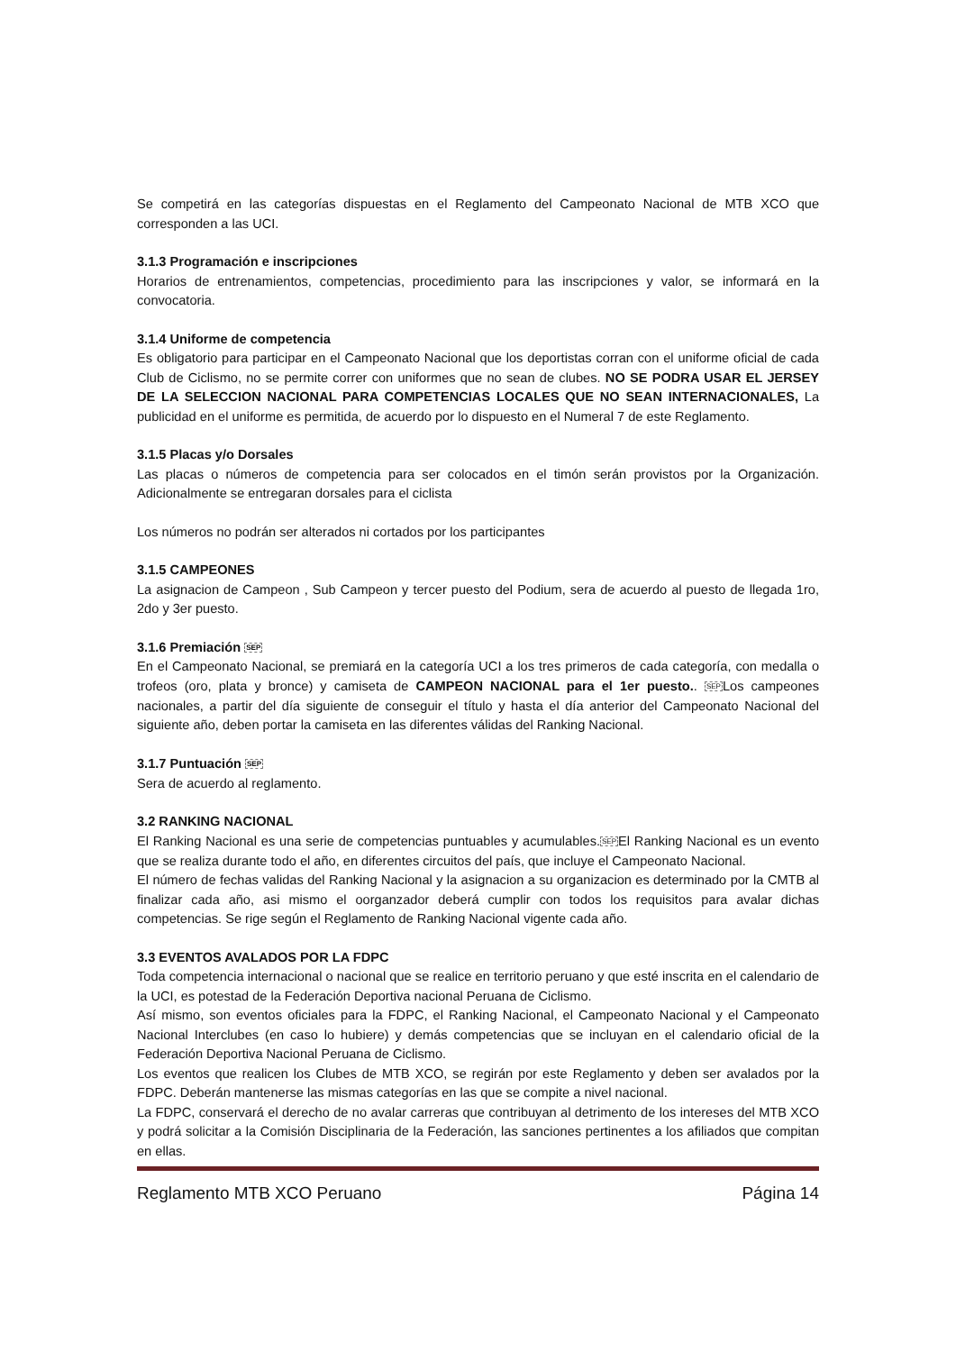Se competirá en las categorías dispuestas en el Reglamento del Campeonato Nacional de MTB XCO que corresponden a las UCI.
3.1.3 Programación e inscripciones
Horarios de entrenamientos, competencias, procedimiento para las inscripciones y valor, se informará en la convocatoria.
3.1.4 Uniforme de competencia
Es obligatorio para participar en el Campeonato Nacional que los deportistas corran con el uniforme oficial de cada Club de Ciclismo, no se permite correr con uniformes que no sean de clubes. NO SE PODRA USAR EL JERSEY DE LA SELECCION NACIONAL PARA COMPETENCIAS LOCALES QUE NO SEAN INTERNACIONALES, La publicidad en el uniforme es permitida, de acuerdo por lo dispuesto en el Numeral 7 de este Reglamento.
3.1.5 Placas y/o Dorsales
Las placas o números de competencia para ser colocados en el timón serán provistos por la Organización. Adicionalmente se entregaran dorsales para el ciclista
Los números no podrán ser alterados ni cortados por los participantes
3.1.5 CAMPEONES
La asignacion de Campeon , Sub Campeon y tercer puesto del Podium, sera de acuerdo al puesto de llegada 1ro, 2do y 3er puesto.
3.1.6 Premiación SEP
En el Campeonato Nacional, se premiará en la categoría UCI a los tres primeros de cada categoría, con medalla o trofeos (oro, plata y bronce) y camiseta de CAMPEON NACIONAL para el 1er puesto.. SEPLos campeones nacionales, a partir del día siguiente de conseguir el título y hasta el día anterior del Campeonato Nacional del siguiente año, deben portar la camiseta en las diferentes válidas del Ranking Nacional.
3.1.7 Puntuación SEP
Sera de acuerdo al reglamento.
3.2 RANKING NACIONAL
El Ranking Nacional es una serie de competencias puntuables y acumulables.SEPEl Ranking Nacional es un evento que se realiza durante todo el año, en diferentes circuitos del país, que incluye el Campeonato Nacional.
El número de fechas validas del Ranking Nacional y la asignacion a su organizacion es determinado por la CMTB al finalizar cada año, asi mismo el oorganzador deberá cumplir con todos los requisitos para avalar dichas competencias. Se rige según el Reglamento de Ranking Nacional vigente cada año.
3.3 EVENTOS AVALADOS POR LA FDPC
Toda competencia internacional o nacional que se realice en territorio peruano y que esté inscrita en el calendario de la UCI, es potestad de la Federación Deportiva nacional Peruana de Ciclismo.
Así mismo, son eventos oficiales para la FDPC, el Ranking Nacional, el Campeonato Nacional y el Campeonato Nacional Interclubes (en caso lo hubiere) y demás competencias que se incluyan en el calendario oficial de la Federación Deportiva Nacional Peruana de Ciclismo.
Los eventos que realicen los Clubes de MTB XCO, se regirán por este Reglamento y deben ser avalados por la FDPC. Deberán mantenerse las mismas categorías en las que se compite a nivel nacional.
La FDPC, conservará el derecho de no avalar carreras que contribuyan al detrimento de los intereses del MTB XCO y podrá solicitar a la Comisión Disciplinaria de la Federación, las sanciones pertinentes a los afiliados que compitan en ellas.
Reglamento MTB XCO Peruano Página 14